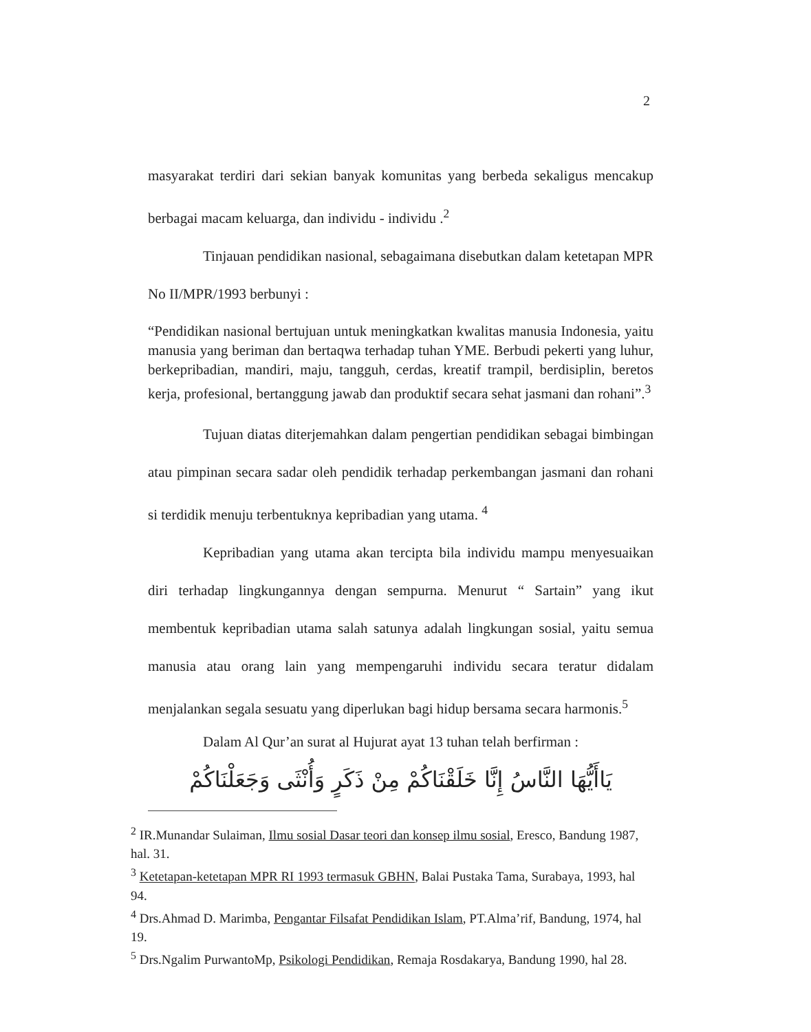2
masyarakat terdiri dari sekian banyak komunitas yang berbeda sekaligus mencakup berbagai macam keluarga, dan individu - individu .<sup>2</sup>
Tinjauan pendidikan nasional, sebagaimana disebutkan dalam ketetapan MPR No II/MPR/1993 berbunyi :
“Pendidikan nasional bertujuan untuk meningkatkan kwalitas manusia Indonesia, yaitu manusia yang beriman dan bertaqwa terhadap tuhan YME. Berbudi pekerti yang luhur, berkepribadian, mandiri, maju, tangguh, cerdas, kreatif trampil, berdisiplin, beretos kerja, profesional, bertanggung jawab dan produktif secara sehat jasmani dan rohani”.<sup>3</sup>
Tujuan diatas diterjemahkan dalam pengertian pendidikan sebagai bimbingan atau pimpinan secara sadar oleh pendidik terhadap perkembangan jasmani dan rohani si terdidik menuju terbentuknya kepribadian yang utama. <sup>4</sup>
Kepribadian yang utama akan tercipta bila individu mampu menyesuaikan diri terhadap lingkungannya dengan sempurna. Menurut “ Sartain” yang ikut membentuk kepribadian utama salah satunya adalah lingkungan sosial, yaitu semua manusia atau orang lain yang mempengaruhi individu secara teratur didalam menjalankan segala sesuatu yang diperlukan bagi hidup bersama secara harmonis.<sup>5</sup>
Dalam Al Qur’an surat al Hujurat ayat 13 tuhan telah berfirman :
يَاأَيُّهَا النَّاسُ إِنَّا خَلَقْنَاكُمْ مِنْ ذَكَرٍ وَأُنْثَى وَجَعَلْنَاكُمْ
<sup>2</sup> IR.Munandar Sulaiman, Ilmu sosial Dasar teori dan konsep ilmu sosial, Eresco, Bandung 1987, hal. 31.
<sup>3</sup> Ketetapan-ketetapan MPR RI 1993 termasuk GBHN, Balai Pustaka Tama, Surabaya, 1993, hal 94.
<sup>4</sup> Drs.Ahmad D. Marimba, Pengantar Filsafat Pendidikan Islam, PT.Alma’rif, Bandung, 1974, hal 19.
<sup>5</sup> Drs.Ngalim PurwantoMp, Psikologi Pendidikan, Remaja Rosdakarya, Bandung 1990, hal 28.